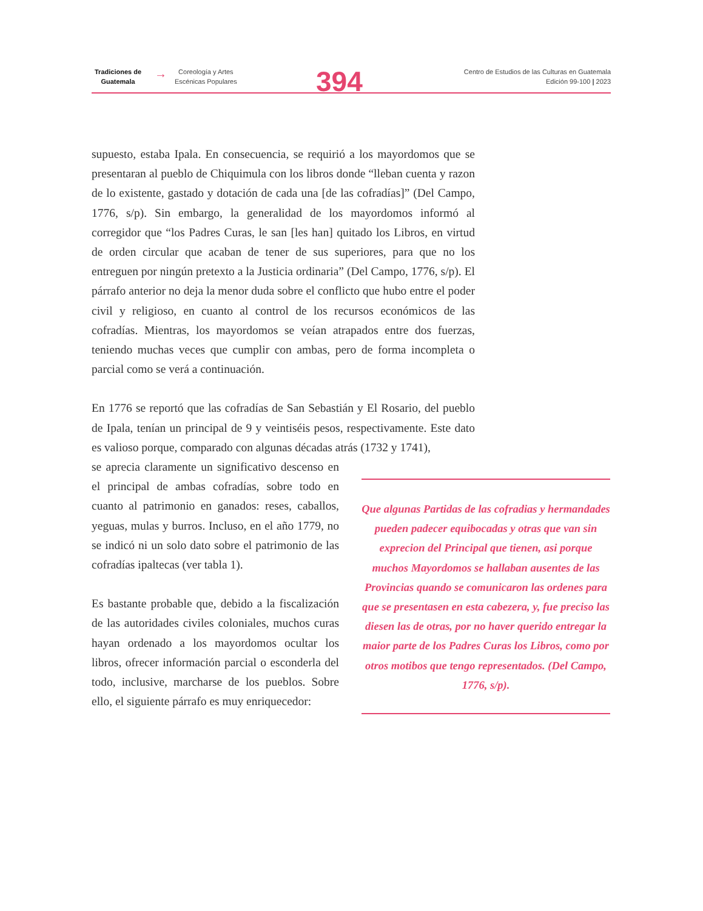Tradiciones de
Guatemala
→
Coreología y Artes
Escénicas Populares
394
Centro de Estudios de las Culturas en Guatemala
Edición 99-100 | 2023
supuesto, estaba Ipala. En consecuencia, se requirió a los mayordomos que se presentaran al pueblo de Chiquimula con los libros donde “lleban cuenta y razon de lo existente, gastado y dotación de cada una [de las cofradías]” (Del Campo, 1776, s/p). Sin embargo, la generalidad de los mayordomos informó al corregidor que “los Padres Curas, le san [les han] quitado los Libros, en virtud de orden circular que acaban de tener de sus superiores, para que no los entreguen por ningún pretexto a la Justicia ordinaria” (Del Campo, 1776, s/p). El párrafo anterior no deja la menor duda sobre el conflicto que hubo entre el poder civil y religioso, en cuanto al control de los recursos económicos de las cofradías. Mientras, los mayordomos se veían atrapados entre dos fuerzas, teniendo muchas veces que cumplir con ambas, pero de forma incompleta o parcial como se verá a continuación.
En 1776 se reportó que las cofradías de San Sebastián y El Rosario, del pueblo de Ipala, tenían un principal de 9 y veintiséis pesos, respectivamente. Este dato es valioso porque, comparado con algunas décadas atrás (1732 y 1741),
se aprecia claramente un significativo descenso en el principal de ambas cofradías, sobre todo en cuanto al patrimonio en ganados: reses, caballos, yeguas, mulas y burros. Incluso, en el año 1779, no se indicó ni un solo dato sobre el patrimonio de las cofradías ipaltecas (ver tabla 1).
Es bastante probable que, debido a la fiscalización de las autoridades civiles coloniales, muchos curas hayan ordenado a los mayordomos ocultar los libros, ofrecer información parcial o esconderla del todo, inclusive, marcharse de los pueblos. Sobre ello, el siguiente párrafo es muy enriquecedor:
Que algunas Partidas de las cofradias y hermandades pueden padecer equibocadas y otras que van sin exprecion del Principal que tienen, asi porque muchos Mayordomos se hallaban ausentes de las Provincias quando se comunicaron las ordenes para que se presentasen en esta cabezera, y, fue preciso las diesen las de otras, por no haver querido entregar la maior parte de los Padres Curas los Libros, como por otros motibos que tengo representados. (Del Campo, 1776, s/p).